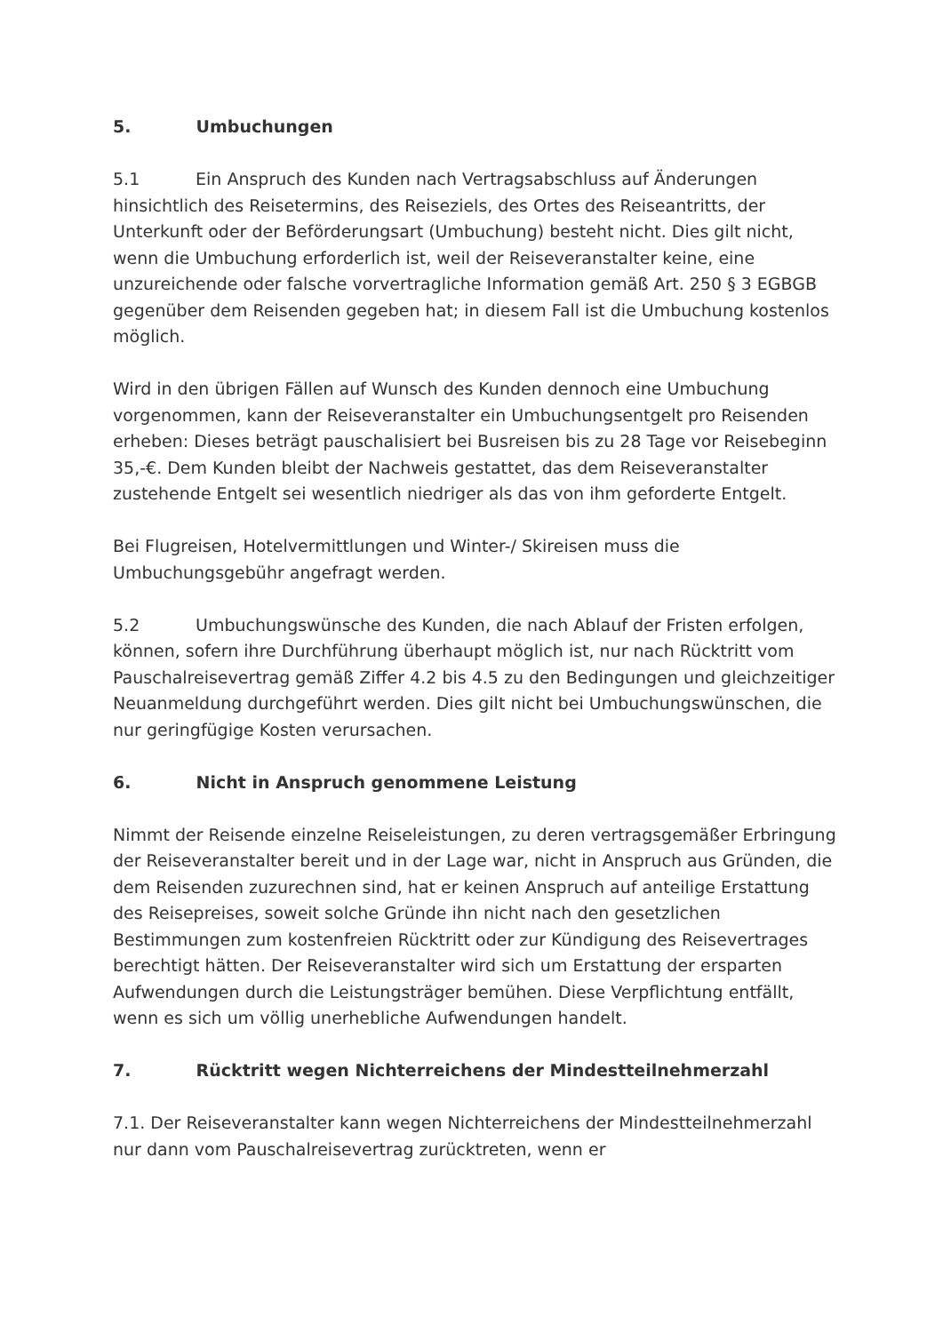5. Umbuchungen
5.1 Ein Anspruch des Kunden nach Vertragsabschluss auf Änderungen hinsichtlich des Reisetermins, des Reiseziels, des Ortes des Reiseantritts, der Unterkunft oder der Beförderungsart (Umbuchung) besteht nicht. Dies gilt nicht, wenn die Umbuchung erforderlich ist, weil der Reiseveranstalter keine, eine unzureichende oder falsche vorvertragliche Information gemäß Art. 250 § 3 EGBGB gegenüber dem Reisenden gegeben hat; in diesem Fall ist die Umbuchung kostenlos möglich.
Wird in den übrigen Fällen auf Wunsch des Kunden dennoch eine Umbuchung vorgenommen, kann der Reiseveranstalter ein Umbuchungsentgelt pro Reisenden erheben: Dieses beträgt pauschalisiert bei Busreisen bis zu 28 Tage vor Reisebeginn 35,-€. Dem Kunden bleibt der Nachweis gestattet, das dem Reiseveranstalter zustehende Entgelt sei wesentlich niedriger als das von ihm geforderte Entgelt.
Bei Flugreisen, Hotelvermittlungen und Winter-/ Skireisen muss die Umbuchungsgebühr angefragt werden.
5.2 Umbuchungswünsche des Kunden, die nach Ablauf der Fristen erfolgen, können, sofern ihre Durchführung überhaupt möglich ist, nur nach Rücktritt vom Pauschalreisevertrag gemäß Ziffer 4.2 bis 4.5 zu den Bedingungen und gleichzeitiger Neuanmeldung durchgeführt werden. Dies gilt nicht bei Umbuchungswünschen, die nur geringfügige Kosten verursachen.
6. Nicht in Anspruch genommene Leistung
Nimmt der Reisende einzelne Reiseleistungen, zu deren vertragsgemäßer Erbringung der Reiseveranstalter bereit und in der Lage war, nicht in Anspruch aus Gründen, die dem Reisenden zuzurechnen sind, hat er keinen Anspruch auf anteilige Erstattung des Reisepreises, soweit solche Gründe ihn nicht nach den gesetzlichen Bestimmungen zum kostenfreien Rücktritt oder zur Kündigung des Reisevertrages berechtigt hätten. Der Reiseveranstalter wird sich um Erstattung der ersparten Aufwendungen durch die Leistungsträger bemühen. Diese Verpflichtung entfällt, wenn es sich um völlig unerhebliche Aufwendungen handelt.
7. Rücktritt wegen Nichterreichens der Mindestteilnehmerzahl
7.1. Der Reiseveranstalter kann wegen Nichterreichens der Mindestteilnehmerzahl nur dann vom Pauschalreisevertrag zurücktreten, wenn er